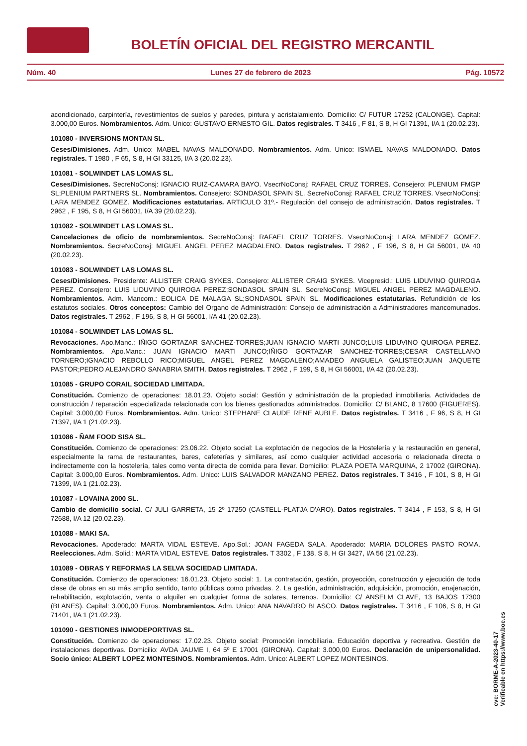BOLETÍN OFICIAL DEL REGISTRO MERCANTIL
Núm. 40 Lunes 27 de febrero de 2023 Pág. 10572
acondicionado, carpintería, revestimientos de suelos y paredes, pintura y acristalamiento. Domicilio: C/ FUTUR 17252 (CALONGE). Capital: 3.000,00 Euros. Nombramientos. Adm. Unico: GUSTAVO ERNESTO GIL. Datos registrales. T 3416 , F 81, S 8, H GI 71391, I/A 1 (20.02.23).
101080 - INVERSIONS MONTAN SL.
Ceses/Dimisiones. Adm. Unico: MABEL NAVAS MALDONADO. Nombramientos. Adm. Unico: ISMAEL NAVAS MALDONADO. Datos registrales. T 1980 , F 65, S 8, H GI 33125, I/A 3 (20.02.23).
101081 - SOLWINDET LAS LOMAS SL.
Ceses/Dimisiones. SecreNoConsj: IGNACIO RUIZ-CAMARA BAYO. VsecrNoConsj: RAFAEL CRUZ TORRES. Consejero: PLENIUM FMGP SL;PLENIUM PARTNERS SL. Nombramientos. Consejero: SONDASOL SPAIN SL. SecreNoConsj: RAFAEL CRUZ TORRES. VsecrNoConsj: LARA MENDEZ GOMEZ. Modificaciones estatutarias. ARTICULO 31º.- Regulación del consejo de administración. Datos registrales. T 2962 , F 195, S 8, H GI 56001, I/A 39 (20.02.23).
101082 - SOLWINDET LAS LOMAS SL.
Cancelaciones de oficio de nombramientos. SecreNoConsj: RAFAEL CRUZ TORRES. VsecrNoConsj: LARA MENDEZ GOMEZ. Nombramientos. SecreNoConsj: MIGUEL ANGEL PEREZ MAGDALENO. Datos registrales. T 2962 , F 196, S 8, H GI 56001, I/A 40 (20.02.23).
101083 - SOLWINDET LAS LOMAS SL.
Ceses/Dimisiones. Presidente: ALLISTER CRAIG SYKES. Consejero: ALLISTER CRAIG SYKES. Vicepresid.: LUIS LIDUVINO QUIROGA PEREZ. Consejero: LUIS LIDUVINO QUIROGA PEREZ;SONDASOL SPAIN SL. SecreNoConsj: MIGUEL ANGEL PEREZ MAGDALENO. Nombramientos. Adm. Mancom.: EOLICA DE MALAGA SL;SONDASOL SPAIN SL. Modificaciones estatutarias. Refundición de los estatutos sociales. Otros conceptos: Cambio del Organo de Administración: Consejo de administración a Administradores mancomunados. Datos registrales. T 2962 , F 196, S 8, H GI 56001, I/A 41 (20.02.23).
101084 - SOLWINDET LAS LOMAS SL.
Revocaciones. Apo.Manc.: IÑIGO GORTAZAR SANCHEZ-TORRES;JUAN IGNACIO MARTI JUNCO;LUIS LIDUVINO QUIROGA PEREZ. Nombramientos. Apo.Manc.: JUAN IGNACIO MARTI JUNCO;IÑIGO GORTAZAR SANCHEZ-TORRES;CESAR CASTELLANO TORNERO;IGNACIO REBOLLO RICO;MIGUEL ANGEL PEREZ MAGDALENO;AMADEO ANGUELA GALISTEO;JUAN JAQUETE PASTOR;PEDRO ALEJANDRO SANABRIA SMITH. Datos registrales. T 2962 , F 199, S 8, H GI 56001, I/A 42 (20.02.23).
101085 - GRUPO CORAIL SOCIEDAD LIMITADA.
Constitución. Comienzo de operaciones: 18.01.23. Objeto social: Gestión y administración de la propiedad inmobiliaria. Actividades de construcción / reparación especializada relacionada con los bienes gestionados administrados. Domicilio: C/ BLANC, 8 17600 (FIGUERES). Capital: 3.000,00 Euros. Nombramientos. Adm. Unico: STEPHANE CLAUDE RENE AUBLE. Datos registrales. T 3416 , F 96, S 8, H GI 71397, I/A 1 (21.02.23).
101086 - ÑAM FOOD SISA SL.
Constitución. Comienzo de operaciones: 23.06.22. Objeto social: La explotación de negocios de la Hostelería y la restauración en general, especialmente la rama de restaurantes, bares, cafeterías y similares, así como cualquier actividad accesoria o relacionada directa o indirectamente con la hostelería, tales como venta directa de comida para llevar. Domicilio: PLAZA POETA MARQUINA, 2 17002 (GIRONA). Capital: 3.000,00 Euros. Nombramientos. Adm. Unico: LUIS SALVADOR MANZANO PEREZ. Datos registrales. T 3416 , F 101, S 8, H GI 71399, I/A 1 (21.02.23).
101087 - LOVAINA 2000 SL.
Cambio de domicilio social. C/ JULI GARRETA, 15 2º 17250 (CASTELL-PLATJA D'ARO). Datos registrales. T 3414 , F 153, S 8, H GI 72688, I/A 12 (20.02.23).
101088 - MAKI SA.
Revocaciones. Apoderado: MARTA VIDAL ESTEVE. Apo.Sol.: JOAN FAGEDA SALA. Apoderado: MARIA DOLORES PASTO ROMA. Reelecciones. Adm. Solid.: MARTA VIDAL ESTEVE. Datos registrales. T 3302 , F 138, S 8, H GI 3427, I/A 56 (21.02.23).
101089 - OBRAS Y REFORMAS LA SELVA SOCIEDAD LIMITADA.
Constitución. Comienzo de operaciones: 16.01.23. Objeto social: 1. La contratación, gestión, proyección, construcción y ejecución de toda clase de obras en su más amplio sentido, tanto públicas como privadas. 2. La gestión, administración, adquisición, promoción, enajenación, rehabilitación, explotación, venta o alquiler en cualquier forma de solares, terrenos. Domicilio: C/ ANSELM CLAVE, 13 BAJOS 17300 (BLANES). Capital: 3.000,00 Euros. Nombramientos. Adm. Unico: ANA NAVARRO BLASCO. Datos registrales. T 3416 , F 106, S 8, H GI 71401, I/A 1 (21.02.23).
101090 - GESTIONES INMODEPORTIVAS SL.
Constitución. Comienzo de operaciones: 17.02.23. Objeto social: Promoción inmobiliaria. Educación deportiva y recreativa. Gestión de instalaciones deportivas. Domicilio: AVDA JAUME I, 64 5º E 17001 (GIRONA). Capital: 3.000,00 Euros. Declaración de unipersonalidad. Socio único: ALBERT LOPEZ MONTESINOS. Nombramientos. Adm. Unico: ALBERT LOPEZ MONTESINOS.
cve: BORME-A-2023-40-17
Verificable en https://www.boe.es